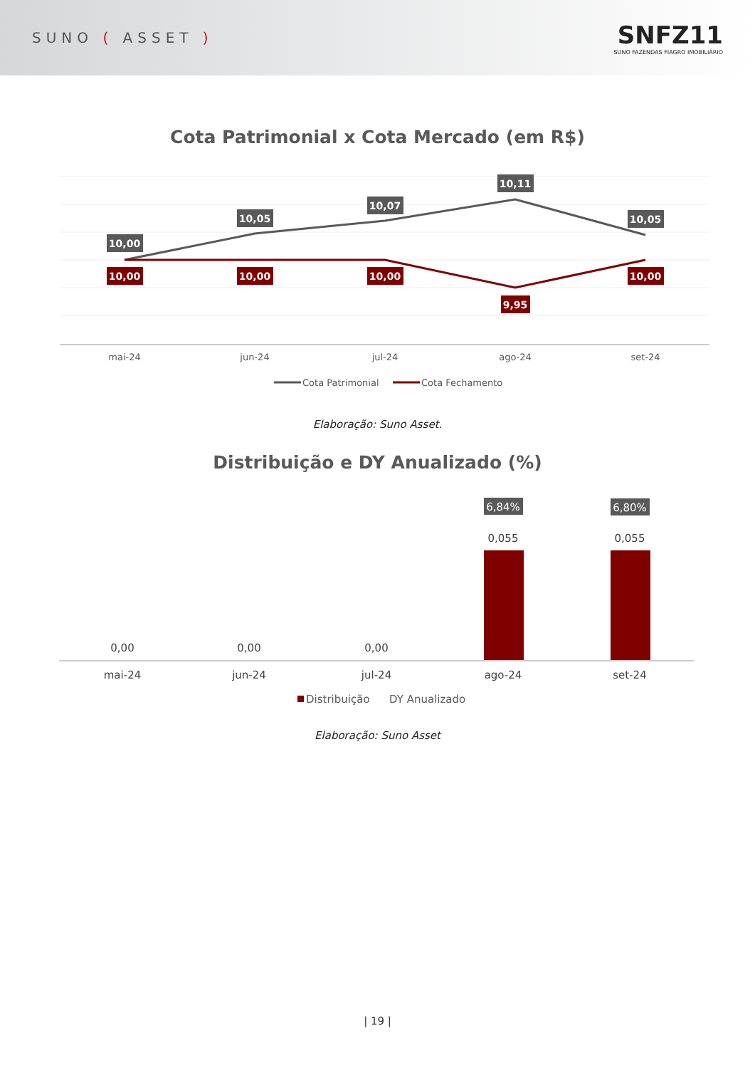SUNO ( ASSET )
SNFZ11
SUNO FAZENDAS FIAGRO IMOBILIÁRIO
Cota Patrimonial x Cota Mercado (em R$)
10,00
10,05
10,07
10,11
10,05
10,00
10,00
10,00
9,95
10,00
mai-24
jun-24
jul-24
ago-24
set-24
Cota Patrimonial
Cota Fechamento
Elaboração: Suno Asset.
Distribuição e DY Anualizado (%)
6,84%
6,80%
0,055
0,055
0,00
0,00
0,00
mai-24
jun-24
jul-24
ago-24
set-24
Distribuição
DY Anualizado
Elaboração: Suno Asset
| 19 |